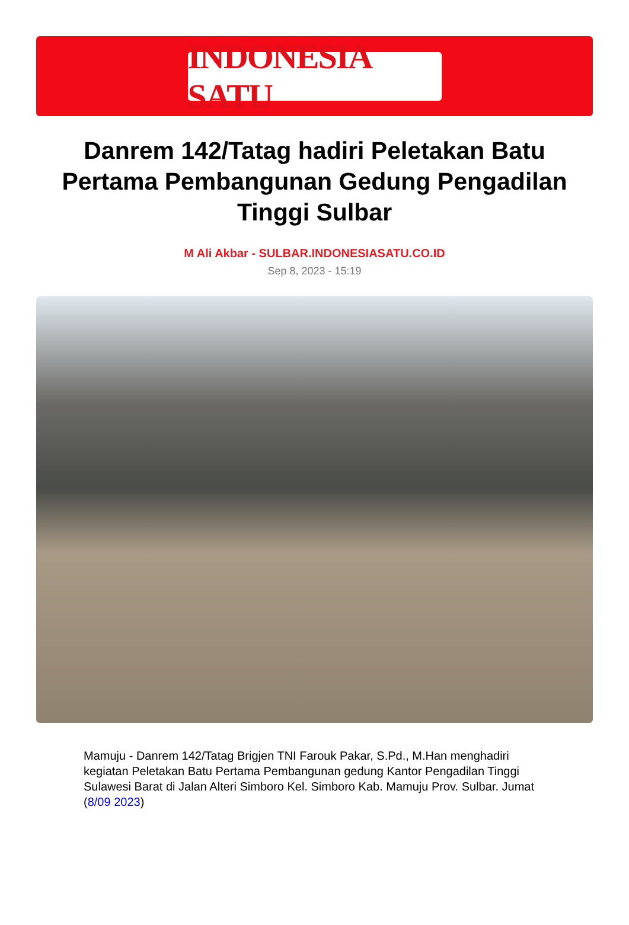INDONESIA SATU
Danrem 142/Tatag hadiri Peletakan Batu Pertama Pembangunan Gedung Pengadilan Tinggi Sulbar
M Ali Akbar - SULBAR.INDONESIASATU.CO.ID
Sep 8, 2023 - 15:19
Mamuju - Danrem 142/Tatag Brigjen TNI Farouk Pakar, S.Pd., M.Han menghadiri kegiatan Peletakan Batu Pertama Pembangunan gedung Kantor Pengadilan Tinggi Sulawesi Barat di Jalan Alteri Simboro Kel. Simboro Kab. Mamuju Prov. Sulbar. Jumat (8/09 2023)